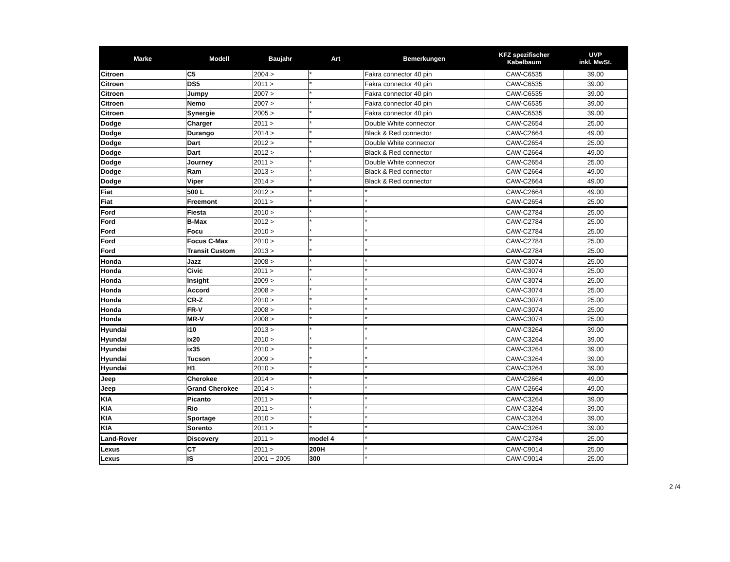| Marke | Modell | Baujahr | Art | Bemerkungen | KFZ spezifischer Kabelbaum | UVP inkl. MwSt. |
| --- | --- | --- | --- | --- | --- | --- |
| Citroen | C5 | 2004 > | * | Fakra connector 40 pin | CAW-C6535 | 39.00 |
| Citroen | DS5 | 2011 > | * | Fakra connector 40 pin | CAW-C6535 | 39.00 |
| Citroen | Jumpy | 2007 > | * | Fakra connector 40 pin | CAW-C6535 | 39.00 |
| Citroen | Nemo | 2007 > | * | Fakra connector 40 pin | CAW-C6535 | 39.00 |
| Citroen | Synergie | 2005 > | * | Fakra connector 40 pin | CAW-C6535 | 39.00 |
| Dodge | Charger | 2011 > | * | Double White connector | CAW-C2654 | 25.00 |
| Dodge | Durango | 2014 > | * | Black & Red connector | CAW-C2664 | 49.00 |
| Dodge | Dart | 2012 > | * | Double White connector | CAW-C2654 | 25.00 |
| Dodge | Dart | 2012 > | * | Black & Red connector | CAW-C2664 | 49.00 |
| Dodge | Journey | 2011 > | * | Double White connector | CAW-C2654 | 25.00 |
| Dodge | Ram | 2013 > | * | Black & Red connector | CAW-C2664 | 49.00 |
| Dodge | Viper | 2014 > | * | Black & Red connector | CAW-C2664 | 49.00 |
| Fiat | 500 L | 2012 > | * | * | CAW-C2664 | 49.00 |
| Fiat | Freemont | 2011 > | * | * | CAW-C2654 | 25.00 |
| Ford | Fiesta | 2010 > | * | * | CAW-C2784 | 25.00 |
| Ford | B-Max | 2012 > | * | * | CAW-C2784 | 25.00 |
| Ford | Focu | 2010 > | * | * | CAW-C2784 | 25.00 |
| Ford | Focus C-Max | 2010 > | * | * | CAW-C2784 | 25.00 |
| Ford | Transit Custom | 2013 > | * | * | CAW-C2784 | 25.00 |
| Honda | Jazz | 2008 > | * | * | CAW-C3074 | 25.00 |
| Honda | Civic | 2011 > | * | * | CAW-C3074 | 25.00 |
| Honda | Insight | 2009 > | * | * | CAW-C3074 | 25.00 |
| Honda | Accord | 2008 > | * | * | CAW-C3074 | 25.00 |
| Honda | CR-Z | 2010 > | * | * | CAW-C3074 | 25.00 |
| Honda | FR-V | 2008 > | * | * | CAW-C3074 | 25.00 |
| Honda | MR-V | 2008 > | * | * | CAW-C3074 | 25.00 |
| Hyundai | i10 | 2013 > | * | * | CAW-C3264 | 39.00 |
| Hyundai | ix20 | 2010 > | * | * | CAW-C3264 | 39.00 |
| Hyundai | ix35 | 2010 > | * | * | CAW-C3264 | 39.00 |
| Hyundai | Tucson | 2009 > | * | * | CAW-C3264 | 39.00 |
| Hyundai | H1 | 2010 > | * | * | CAW-C3264 | 39.00 |
| Jeep | Cherokee | 2014 > | * | * | CAW-C2664 | 49.00 |
| Jeep | Grand Cherokee | 2014 > | * | * | CAW-C2664 | 49.00 |
| KIA | Picanto | 2011 > | * | * | CAW-C3264 | 39.00 |
| KIA | Rio | 2011 > | * | * | CAW-C3264 | 39.00 |
| KIA | Sportage | 2010 > | * | * | CAW-C3264 | 39.00 |
| KIA | Sorento | 2011 > | * | * | CAW-C3264 | 39.00 |
| Land-Rover | Discovery | 2011 > | model 4 | * | CAW-C2784 | 25.00 |
| Lexus | CT | 2011 > | 200H | * | CAW-C9014 | 25.00 |
| Lexus | IS | 2001 ~ 2005 | 300 | * | CAW-C9014 | 25.00 |
2 /4